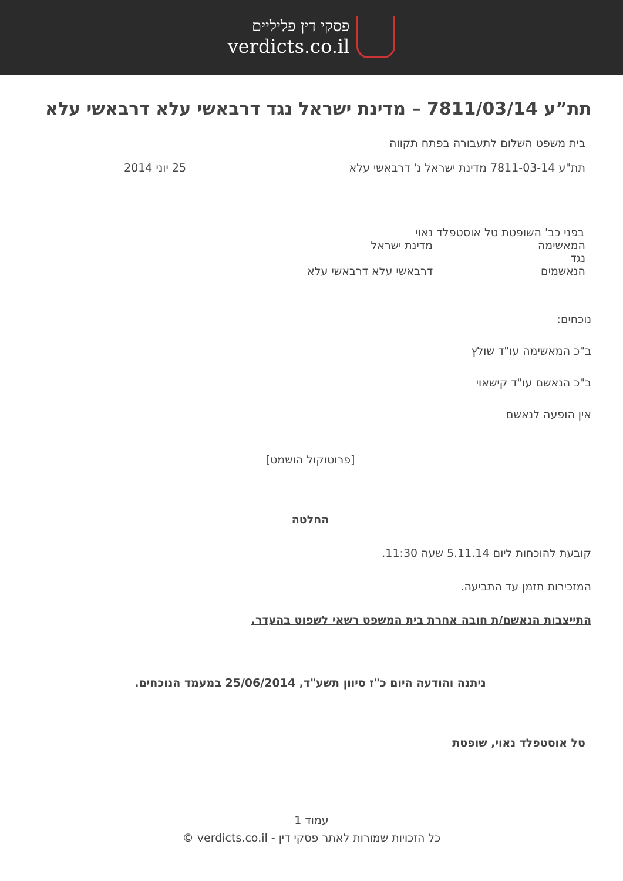פסקי דין פליליים
verdicts.co.il
תת”ע 7811/03/14 – מדינת ישראל נגד דרבאשי עלא דרבאשי עלא
בית משפט השלום לתעבורה בפתח תקווה
תת"ע 7811-03-14 מדינת ישראל נ' דרבאשי עלא 25 יוני 2014
בפני כב' השופטת טל אוסטפלד נאוי
המאשימה מדינת ישראל
נגד
הנאשמים דרבאשי עלא דרבאשי עלא
נוכחים:
ב"כ המאשימה עו"ד שולץ
ב"כ הנאשם עו"ד קישאוי
אין הופעה לנאשם
[פרוטוקול הושמט]
החלטה
קובעת להוכחות ליום 5.11.14 שעה 11:30.
המזכירות תזמן עד התביעה.
התייצבות הנאשם/ת חובה אחרת בית המשפט רשאי לשפוט בהעדר.
ניתנה והודעה היום כ"ז סיוון תשע"ד, 25/06/2014 במעמד הנוכחים.
טל אוסטפלד נאוי, שופטת
עמוד 1
כל הזכויות שמורות לאתר פסקי דין - verdicts.co.il ©